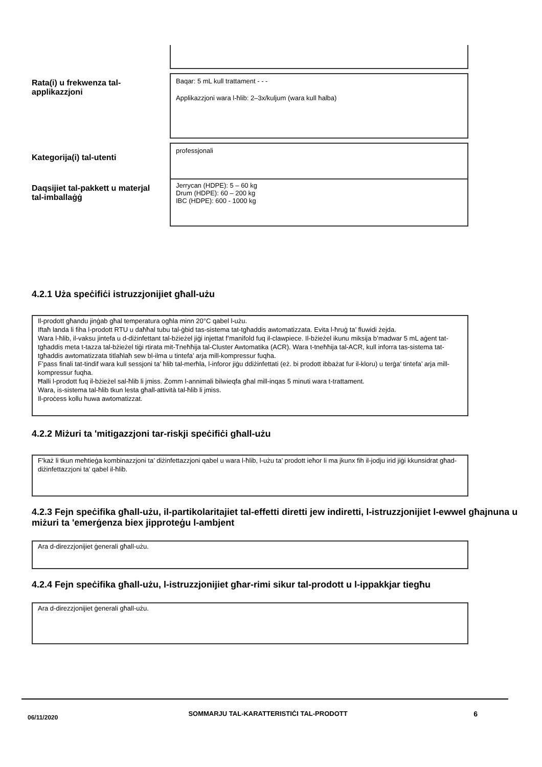Rata(i) u frekwenza tal-applikazzjoni
Baqar: 5 mL kull trattament - - -
Applikazzjoni wara l-ħlib: 2–3x/kuljum (wara kull ħalba)
Kategorija(i) tal-utenti
professjonali
Daqsijiet tal-pakkett u materjal tal-imballaġġ
Jerrycan (HDPE): 5 – 60 kg
Drum (HDPE): 60 – 200 kg
IBC (HDPE): 600 - 1000 kg
4.2.1 Użа speċifiċi istruzzjonijiet għall-użu
Il-prodott għandu jinġab għal temperatura ogħla minn 20°C qabel l-użu.
Iftaħ landa li fiha l-prodott RTU u daħħal tubu tal-ġbid tas-sistema tat-tgħaddis awtomatizzata. Evita l-ħruġ ta’ fluwidi żejda.
Wara l-ħlib, il-vaksu jintefa u d-diżinfettant tal-bżieżel jiġi injettat f’manifold fuq il-clawpiece. Il-bżieżel ikunu miksija b’madwar 5 mL aġent tat-tgħaddis meta t-tazza tal-bżieżel tiġi rtirata mit-Tneħħija tal-Cluster Awtomatika (ACR). Wara t-tneħħija tal-ACR, kull inforra tas-sistema tat-tgħaddis awtomatizzata titlaħlaħ sew bl-ilma u tintefa’ arja mill-kompressur fuqha.
F’pass finali tat-tindif wara kull sessjoni ta’ ħlib tal-merħla, l-inforor jiġu ddiżinfettati (eż. bi prodott ibbażat fur il-kloru) u terġa’ tintefa’ arja mill-kompressur fuqha.
Ħalli l-prodott fuq il-bżieżel sal-ħlib li jmiss. Żomm l-annimali bilwieqfa għal mill-inqas 5 minuti wara t-trattament.
Wara, is-sistema tal-ħlib tkun lesta għall-attività tal-ħlib li jmiss.
Il-proċess kollu huwa awtomatizzat.
4.2.2 Miżuri ta 'mitigazzjoni tar-riskji speċifiċi għall-użu
F’każ li tkun meħtieġa kombinazzjoni ta’ diżinfettazzjoni qabel u wara l-ħlib, l-użu ta’ prodott ieħor li ma jkunx fih il-jodju irid jiġi kkunsidrat għad-diżinfettazzjoni ta’ qabel il-ħlib.
4.2.3 Fejn speċifika għall-użu, il-partikolaritajiet tal-effetti diretti jew indiretti, l-istruzzjonijiet l-ewwel għajnuna u miżuri ta 'emerġenza biex jipproteġu l-ambjent
Ara d-direzzjonijiet ġenerali għall-użu.
4.2.4 Fejn speċifika għall-użu, l-istruzzjonijiet għar-rimi sikur tal-prodott u l-ippakkjar tiegħu
Ara d-direzzjonijiet ġenerali għall-użu.
06/11/2020
SOMMARJU TAL-KARATTERISTIĊI TAL-PRODOTT 6